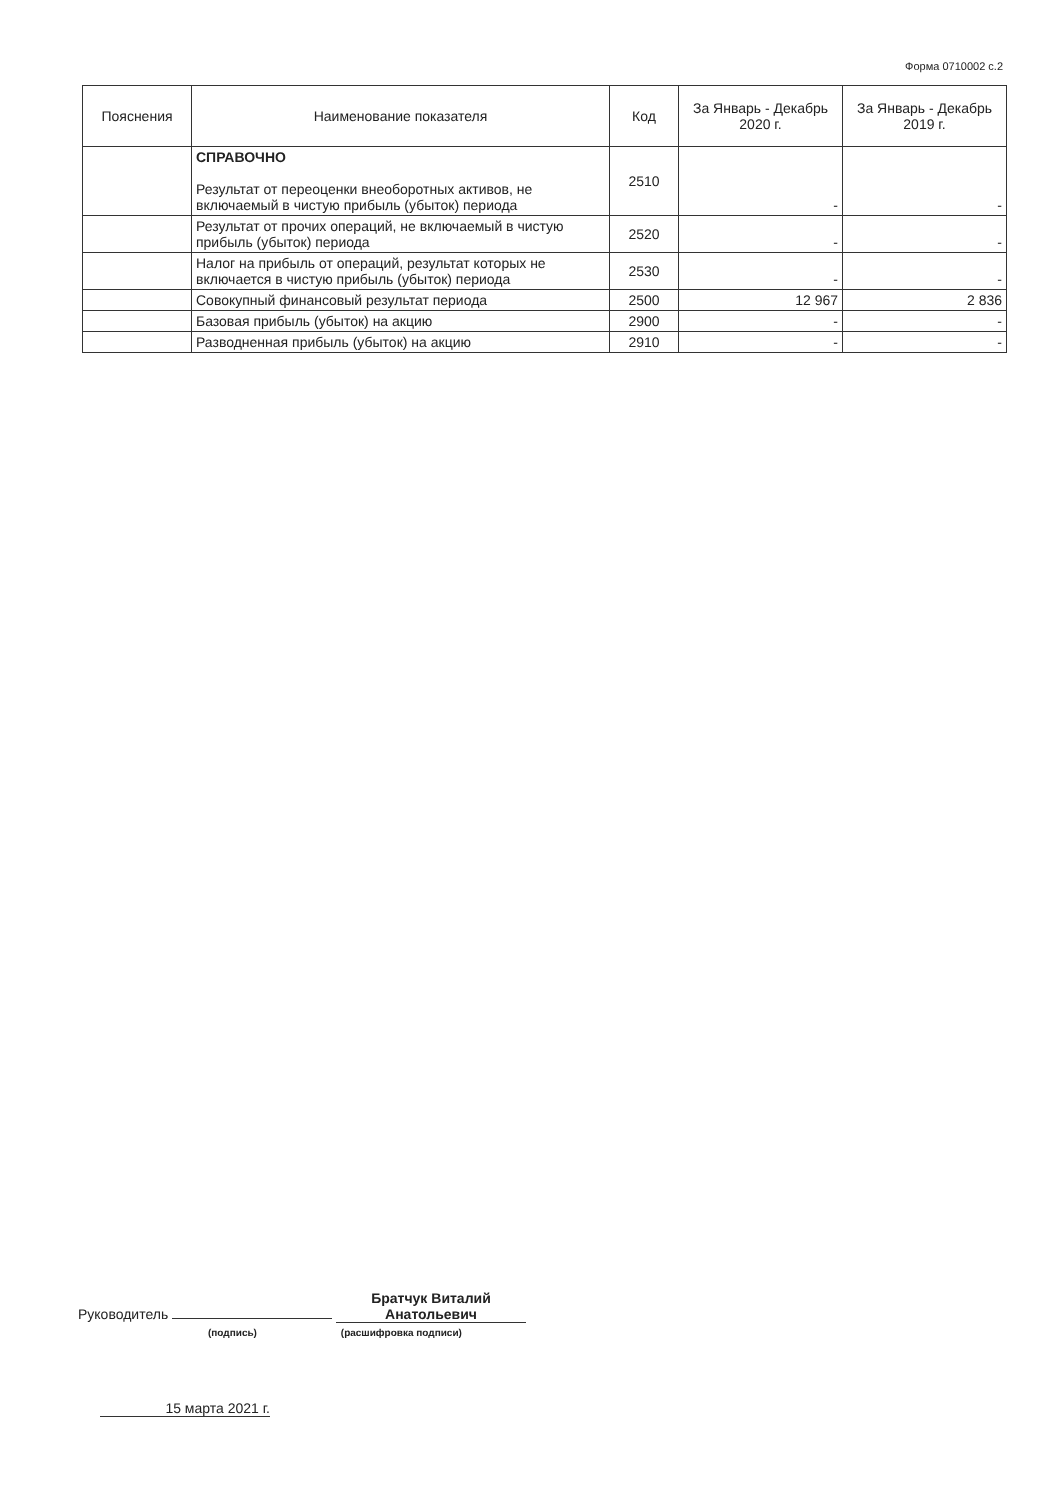Форма 0710002 с.2
| Пояснения | Наименование показателя | Код | За Январь - Декабрь 2020 г. | За Январь - Декабрь 2019 г. |
| --- | --- | --- | --- | --- |
| | СПРАВОЧНО Результат от переоценки внеоборотных активов, не включаемый в чистую прибыль (убыток) периода | 2510 | - | - |
| | Результат от прочих операций, не включаемый в чистую прибыль (убыток) периода | 2520 | - | - |
| | Налог на прибыль от операций, результат которых не включается в чистую прибыль (убыток) периода | 2530 | - | - |
| | Совокупный финансовый результат периода | 2500 | 12 967 | 2 836 |
| | Базовая прибыль (убыток) на акцию | 2900 | - | - |
| | Разводненная прибыль (убыток) на акцию | 2910 | - | - |
Руководитель Братчук Виталий Анатольевич
(подпись) (расшифровка подписи)
15 марта 2021 г.